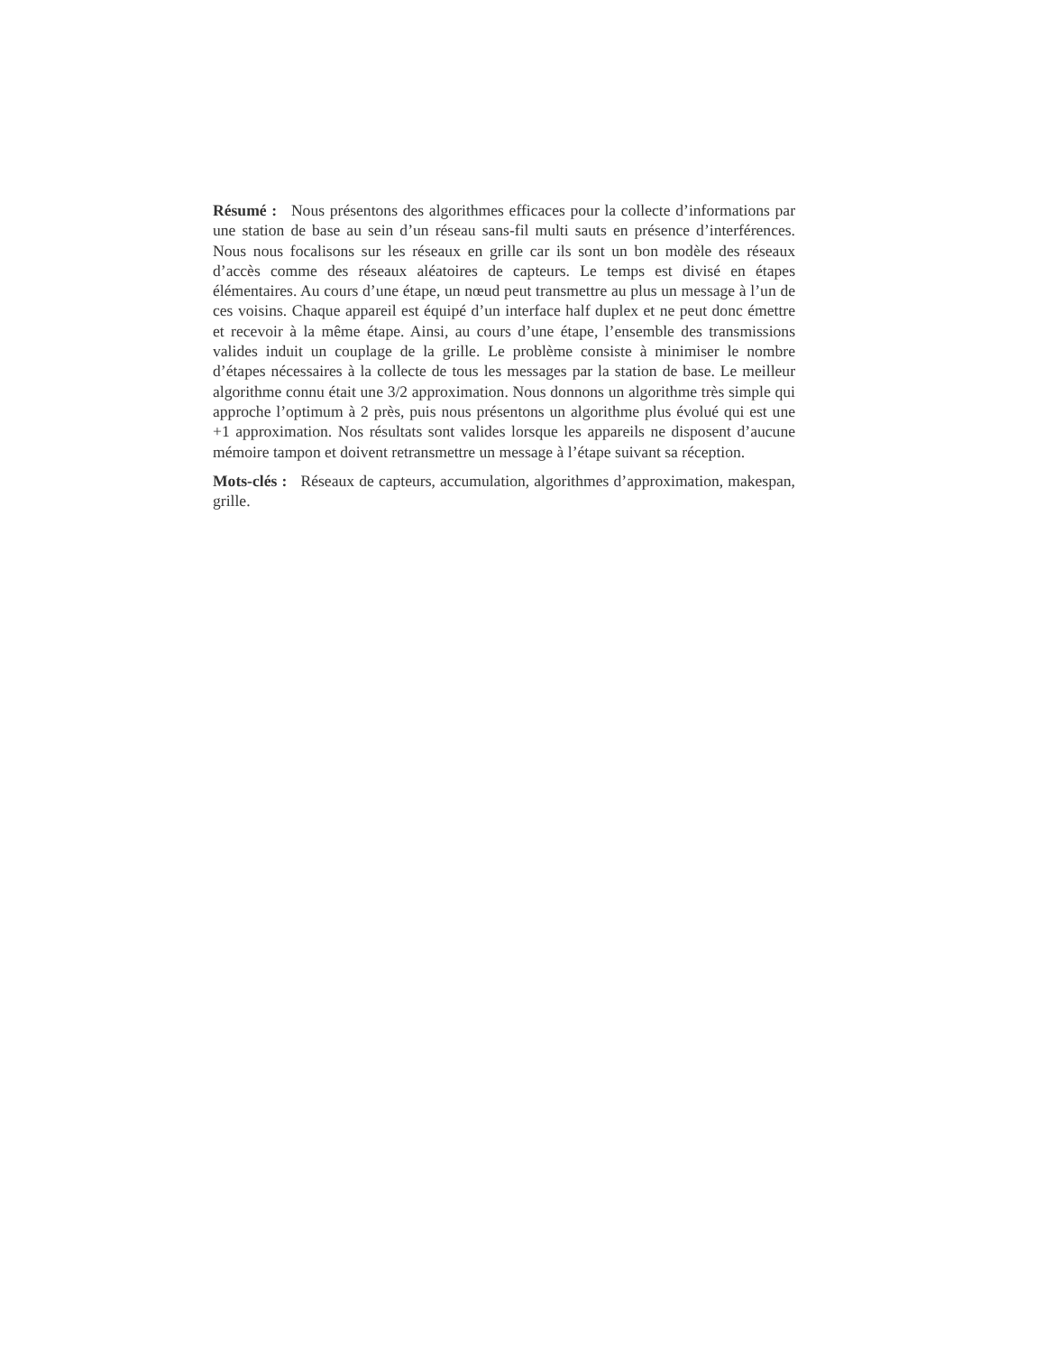Résumé : Nous présentons des algorithmes efficaces pour la collecte d’informations par une station de base au sein d’un réseau sans-fil multi sauts en présence d’interférences. Nous nous focalisons sur les réseaux en grille car ils sont un bon modèle des réseaux d’accès comme des réseaux aléatoires de capteurs. Le temps est divisé en étapes élémentaires. Au cours d’une étape, un nœud peut transmettre au plus un message à l’un de ces voisins. Chaque appareil est équipé d’un interface half duplex et ne peut donc émettre et recevoir à la même étape. Ainsi, au cours d’une étape, l’ensemble des transmissions valides induit un couplage de la grille. Le problème consiste à minimiser le nombre d’étapes nécessaires à la collecte de tous les messages par la station de base. Le meilleur algorithme connu était une 3/2 approximation. Nous donnons un algorithme très simple qui approche l’optimum à 2 près, puis nous présentons un algorithme plus évolué qui est une +1 approximation. Nos résultats sont valides lorsque les appareils ne disposent d’aucune mémoire tampon et doivent retransmettre un message à l’étape suivant sa réception.
Mots-clés : Réseaux de capteurs, accumulation, algorithmes d’approximation, makespan, grille.